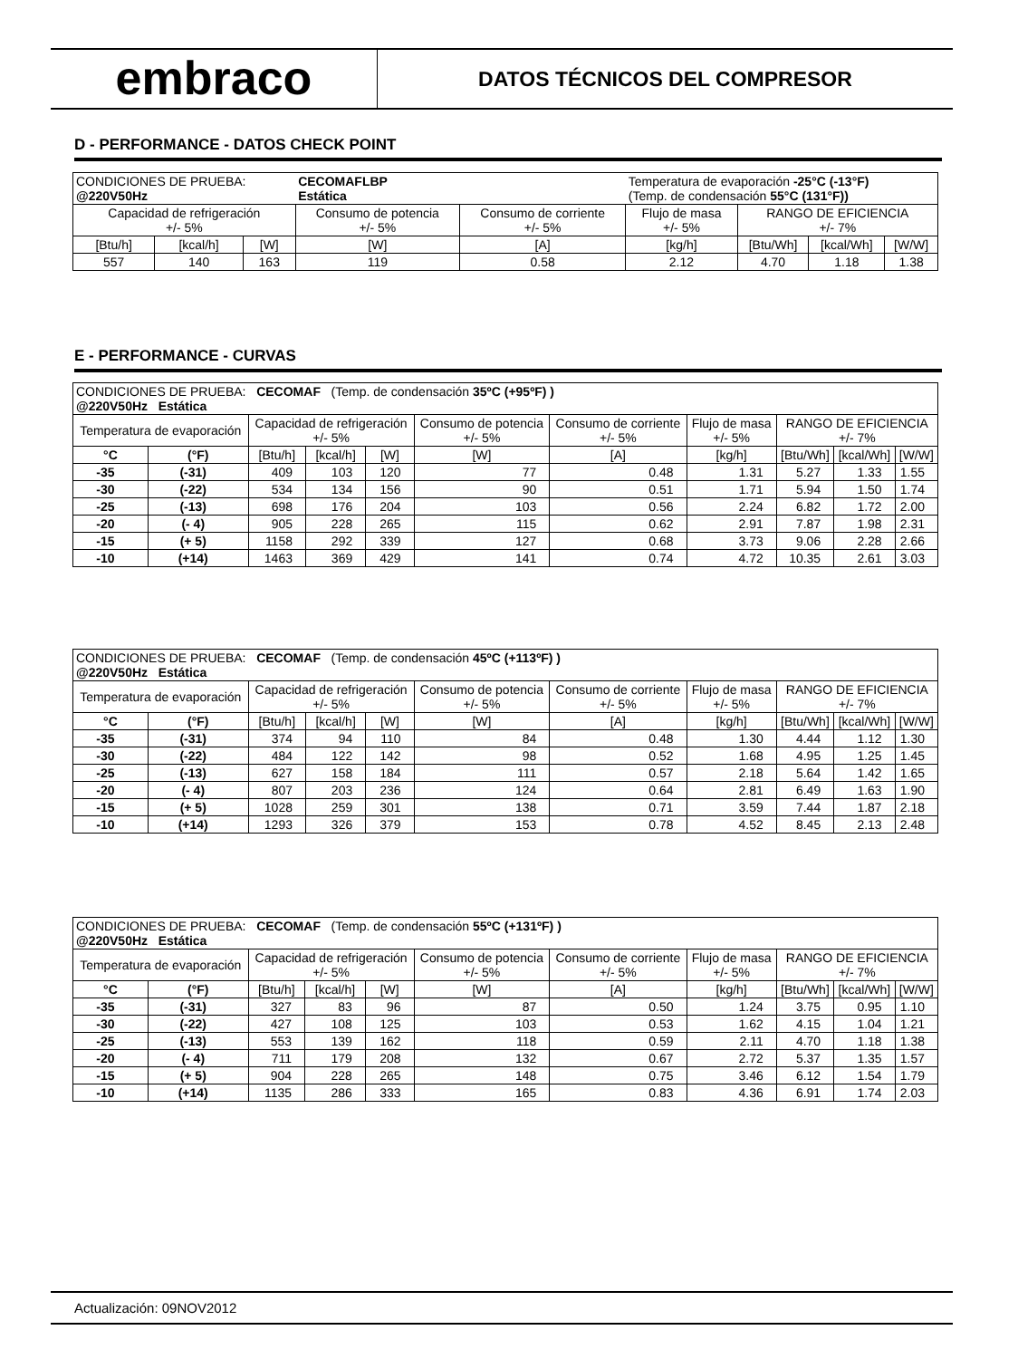embraco
DATOS TÉCNICOS DEL COMPRESOR
D - PERFORMANCE - DATOS CHECK POINT
| CONDICIONES DE PRUEBA: @220V50Hz | | | CECOMAFLBP Estática | | Temperatura de evaporación -25°C (-13°F) (Temp. de condensación 55°C (131°F)) | | | |
| Capacidad de refrigeración +/- 5% | | | Consumo de potencia +/- 5% | Consumo de corriente +/- 5% | Flujo de masa +/- 5% | RANGO DE EFICIENCIA +/- 7% | | |
| [Btu/h] | [kcal/h] | [W] | [W] | [A] | [kg/h] | [Btu/Wh] | [kcal/Wh] | [W/W] |
| 557 | 140 | 163 | 119 | 0.58 | 2.12 | 4.70 | 1.18 | 1.38 |
E - PERFORMANCE - CURVAS
| CONDICIONES DE PRUEBA: CECOMAF (Temp. de condensación 35ºC (+95ºF) ) @220V50Hz Estática | | | | | | | | | | |
| Temperatura de evaporación | | Capacidad de refrigeración +/- 5% | | | Consumo de potencia +/- 5% | Consumo de corriente +/- 5% | Flujo de masa +/- 5% | RANGO DE EFICIENCIA +/- 7% | | |
| °C | (°F) | [Btu/h] | [kcal/h] | [W] | [W] | [A] | [kg/h] | [Btu/Wh] | [kcal/Wh] | [W/W] |
| -35 | (-31) | 409 | 103 | 120 | 77 | 0.48 | 1.31 | 5.27 | 1.33 | 1.55 |
| -30 | (-22) | 534 | 134 | 156 | 90 | 0.51 | 1.71 | 5.94 | 1.50 | 1.74 |
| -25 | (-13) | 698 | 176 | 204 | 103 | 0.56 | 2.24 | 6.82 | 1.72 | 2.00 |
| -20 | (- 4) | 905 | 228 | 265 | 115 | 0.62 | 2.91 | 7.87 | 1.98 | 2.31 |
| -15 | (+ 5) | 1158 | 292 | 339 | 127 | 0.68 | 3.73 | 9.06 | 2.28 | 2.66 |
| -10 | (+14) | 1463 | 369 | 429 | 141 | 0.74 | 4.72 | 10.35 | 2.61 | 3.03 |
| CONDICIONES DE PRUEBA: CECOMAF (Temp. de condensación 45ºC (+113ºF) ) @220V50Hz Estática | | | | | | | | | | |
| Temperatura de evaporación | | Capacidad de refrigeración +/- 5% | | | Consumo de potencia +/- 5% | Consumo de corriente +/- 5% | Flujo de masa +/- 5% | RANGO DE EFICIENCIA +/- 7% | | |
| °C | (°F) | [Btu/h] | [kcal/h] | [W] | [W] | [A] | [kg/h] | [Btu/Wh] | [kcal/Wh] | [W/W] |
| -35 | (-31) | 374 | 94 | 110 | 84 | 0.48 | 1.30 | 4.44 | 1.12 | 1.30 |
| -30 | (-22) | 484 | 122 | 142 | 98 | 0.52 | 1.68 | 4.95 | 1.25 | 1.45 |
| -25 | (-13) | 627 | 158 | 184 | 111 | 0.57 | 2.18 | 5.64 | 1.42 | 1.65 |
| -20 | (- 4) | 807 | 203 | 236 | 124 | 0.64 | 2.81 | 6.49 | 1.63 | 1.90 |
| -15 | (+ 5) | 1028 | 259 | 301 | 138 | 0.71 | 3.59 | 7.44 | 1.87 | 2.18 |
| -10 | (+14) | 1293 | 326 | 379 | 153 | 0.78 | 4.52 | 8.45 | 2.13 | 2.48 |
| CONDICIONES DE PRUEBA: CECOMAF (Temp. de condensación 55ºC (+131ºF) ) @220V50Hz Estática | | | | | | | | | | |
| Temperatura de evaporación | | Capacidad de refrigeración +/- 5% | | | Consumo de potencia +/- 5% | Consumo de corriente +/- 5% | Flujo de masa +/- 5% | RANGO DE EFICIENCIA +/- 7% | | |
| °C | (°F) | [Btu/h] | [kcal/h] | [W] | [W] | [A] | [kg/h] | [Btu/Wh] | [kcal/Wh] | [W/W] |
| -35 | (-31) | 327 | 83 | 96 | 87 | 0.50 | 1.24 | 3.75 | 0.95 | 1.10 |
| -30 | (-22) | 427 | 108 | 125 | 103 | 0.53 | 1.62 | 4.15 | 1.04 | 1.21 |
| -25 | (-13) | 553 | 139 | 162 | 118 | 0.59 | 2.11 | 4.70 | 1.18 | 1.38 |
| -20 | (- 4) | 711 | 179 | 208 | 132 | 0.67 | 2.72 | 5.37 | 1.35 | 1.57 |
| -15 | (+ 5) | 904 | 228 | 265 | 148 | 0.75 | 3.46 | 6.12 | 1.54 | 1.79 |
| -10 | (+14) | 1135 | 286 | 333 | 165 | 0.83 | 4.36 | 6.91 | 1.74 | 2.03 |
Actualización: 09NOV2012